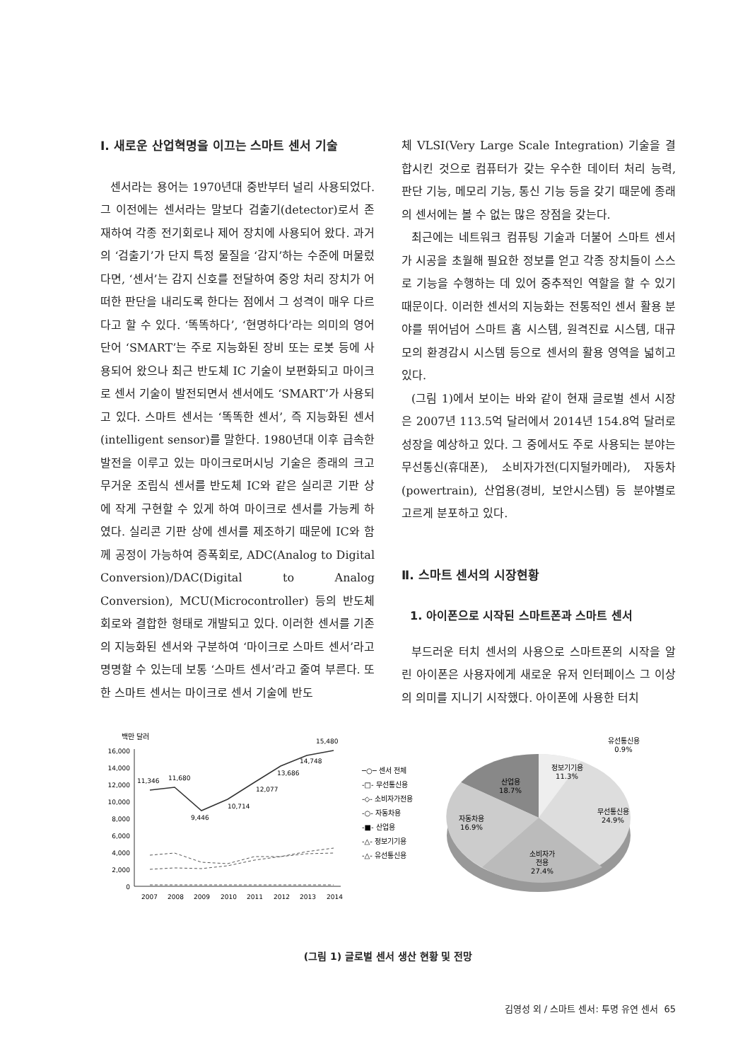Ⅰ. 새로운 산업혁명을 이끄는 스마트 센서 기술
센서라는 용어는 1970년대 중반부터 널리 사용되었다. 그 이전에는 센서라는 말보다 검출기(detector)로서 존재하여 각종 전기회로나 제어 장치에 사용되어 왔다. 과거의 ‘검출기’가 단지 특정 물질을 ‘감지’하는 수준에 머물렀다면, ‘센서’는 감지 신호를 전달하여 중앙 처리 장치가 어떠한 판단을 내리도록 한다는 점에서 그 성격이 매우 다르다고 할 수 있다. ‘똑똑하다’, ‘현명하다’라는 의미의 영어단어 ‘SMART’는 주로 지능화된 장비 또는 로봇 등에 사용되어 왔으나 최근 반도체 IC 기술이 보편화되고 마이크로 센서 기술이 발전되면서 센서에도 ‘SMART’가 사용되고 있다. 스마트 센서는 ‘똑똑한 센서’, 즉 지능화된 센서(intelligent sensor)를 말한다. 1980년대 이후 급속한 발전을 이루고 있는 마이크로머시닝 기술은 종래의 크고 무거운 조립식 센서를 반도체 IC와 같은 실리콘 기판 상에 작게 구현할 수 있게 하여 마이크로 센서를 가능케 하였다. 실리콘 기판 상에 센서를 제조하기 때문에 IC와 함께 공정이 가능하여 증폭회로, ADC(Analog to Digital Conversion)/DAC(Digital to Analog Conversion), MCU(Microcontroller) 등의 반도체회로와 결합한 형태로 개발되고 있다. 이러한 센서를 기존의 지능화된 센서와 구분하여 ‘마이크로 스마트 센서’라고 명명할 수 있는데 보통 ‘스마트 센서’라고 줄여 부른다. 또한 스마트 센서는 마이크로 센서 기술에 반도
체 VLSI(Very Large Scale Integration) 기술을 결합시킨 것으로 컴퓨터가 갖는 우수한 데이터 처리 능력, 판단 기능, 메모리 기능, 통신 기능 등을 갖기 때문에 종래의 센서에는 볼 수 없는 많은 장점을 갖는다.
최근에는 네트워크 컴퓨팅 기술과 더불어 스마트 센서가 시공을 초월해 필요한 정보를 얻고 각종 장치들이 스스로 기능을 수행하는 데 있어 중추적인 역할을 할 수 있기 때문이다. 이러한 센서의 지능화는 전통적인 센서 활용 분야를 뛰어넘어 스마트 홈 시스템, 원격진료 시스템, 대규모의 환경감시 시스템 등으로 센서의 활용 영역을 넓히고 있다.
(그림 1)에서 보이는 바와 같이 현재 글로벌 센서 시장은 2007년 113.5억 달러에서 2014년 154.8억 달러로 성장을 예상하고 있다. 그 중에서도 주로 사용되는 분야는 무선통신(휴대폰), 소비자가전(디지털카메라), 자동차(powertrain), 산업용(경비, 보안시스템) 등 분야별로 고르게 분포하고 있다.
Ⅱ. 스마트 센서의 시장현황
1. 아이폰으로 시작된 스마트폰과 스마트 센서
부드러운 터치 센서의 사용으로 스마트폰의 시작을 알린 아이폰은 사용자에게 새로운 유저 인터페이스 그 이상의 의미를 지니기 시작했다. 아이폰에 사용한 터치
백만 달러
16,000
14,000
12,000
10,000
8,000
6,000
4,000
2,000
0
11,346
11,680
9,446
10,714
12,077
13,686
14,748
15,480
2007
2008
2009
2010
2011
2012
2013
2014
─○─ 센서 전체
-□- 무선통신용
-◇- 소비자가전용
-○- 자동차용
-■- 산업용
-△- 정보기기용
-△- 유선통신용
유선통신용
0.9%
정보기기용
11.3%
산업용
18.7%
무선통신용
24.9%
자동차용
16.9%
소비자가
전용
27.4%
(그림 1) 글로벌 센서 생산 현황 및 전망
김영성 외 / 스마트 센서: 투명 유연 센서 65